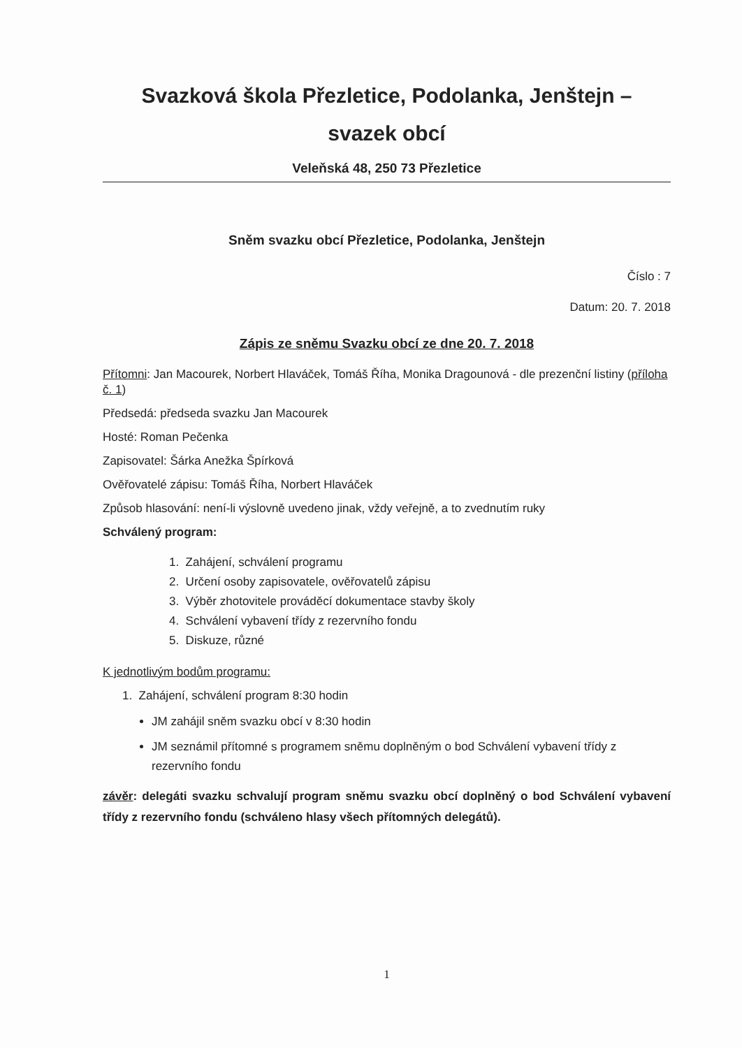Svazková škola Přezletice, Podolanka, Jenštejn –
svazek obcí
Veleňská 48, 250 73 Přezletice
Sněm svazku obcí Přezletice, Podolanka, Jenštejn
Číslo : 7
Datum: 20. 7. 2018
Zápis ze sněmu Svazku obcí ze dne 20. 7. 2018
Přítomni: Jan Macourek, Norbert Hlaváček, Tomáš Říha, Monika Dragounová - dle prezenční listiny (příloha č. 1)
Předsedá: předseda svazku Jan Macourek
Hosté: Roman Pečenka
Zapisovatel: Šárka Anežka Špírková
Ověřovatelé zápisu: Tomáš Říha, Norbert Hlaváček
Způsob hlasování: není-li výslovně uvedeno jinak, vždy veřejně, a to zvednutím ruky
Schválený program:
1. Zahájení, schválení programu
2. Určení osoby zapisovatele, ověřovatelů zápisu
3. Výběr zhotovitele prováděcí dokumentace stavby školy
4. Schválení vybavení třídy z rezervního fondu
5. Diskuze, různé
K jednotlivým bodům programu:
1. Zahájení, schválení program 8:30 hodin
JM zahájil sněm svazku obcí v 8:30 hodin
JM seznámil přítomné s programem sněmu doplněným o bod Schválení vybavení třídy z rezervního fondu
závěr: delegáti svazku schvalují program sněmu svazku obcí doplněný o bod Schválení vybavení třídy z rezervního fondu (schváleno hlasy všech přítomných delegátů).
1